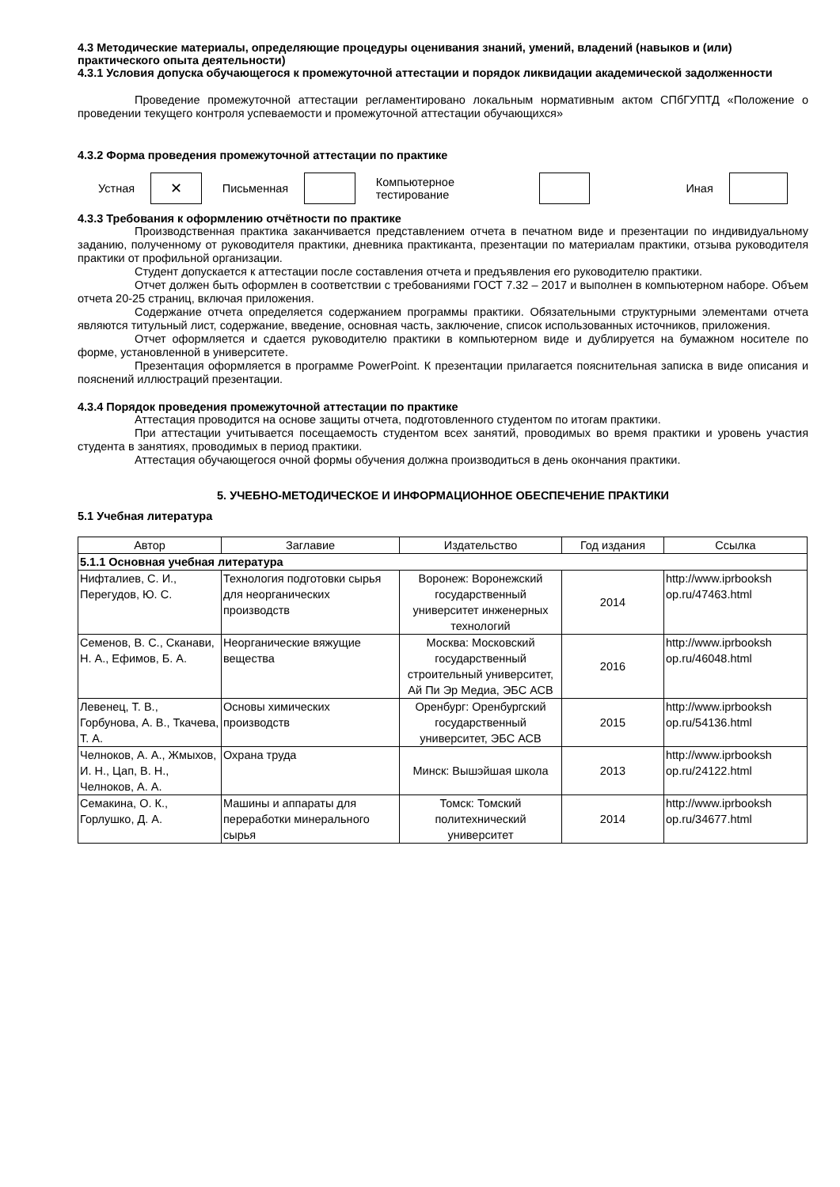4.3 Методические материалы, определяющие процедуры оценивания знаний, умений, владений (навыков и (или) практического опыта деятельности)
4.3.1 Условия допуска обучающегося к промежуточной аттестации и порядок ликвидации академической задолженности
Проведение промежуточной аттестации регламентировано локальным нормативным актом СПбГУПТД «Положение о проведении текущего контроля успеваемости и промежуточной аттестации обучающихся»
4.3.2 Форма проведения промежуточной аттестации по практике
Устная
✕
Письменная Компьютерное тестирование Иная
4.3.3 Требования к оформлению отчётности по практике
Производственная практика заканчивается представлением отчета в печатном виде и презентации по индивидуальному заданию, полученному от руководителя практики, дневника практиканта, презентации по материалам практики, отзыва руководителя практики от профильной организации.
Студент допускается к аттестации после составления отчета и предъявления его руководителю практики.
Отчет должен быть оформлен в соответствии с требованиями ГОСТ 7.32 – 2017 и выполнен в компьютерном наборе. Объем отчета 20-25 страниц, включая приложения.
Содержание отчета определяется содержанием программы практики. Обязательными структурными элементами отчета являются титульный лист, содержание, введение, основная часть, заключение, список использованных источников, приложения.
Отчет оформляется и сдается руководителю практики в компьютерном виде и дублируется на бумажном носителе по форме, установленной в университете.
Презентация оформляется в программе PowerPoint. К презентации прилагается пояснительная записка в виде описания и пояснений иллюстраций презентации.
4.3.4 Порядок проведения промежуточной аттестации по практике
Аттестация проводится на основе защиты отчета, подготовленного студентом по итогам практики.
При аттестации учитывается посещаемость студентом всех занятий, проводимых во время практики и уровень участия студента в занятиях, проводимых в период практики.
Аттестация обучающегося очной формы обучения должна производиться в день окончания практики.
5. УЧЕБНО-МЕТОДИЧЕСКОЕ И ИНФОРМАЦИОННОЕ ОБЕСПЕЧЕНИЕ ПРАКТИКИ
5.1 Учебная литература
| Автор | Заглавие | Издательство | Год издания | Ссылка |
| --- | --- | --- | --- | --- |
| 5.1.1 Основная учебная литература | | | | |
| Нифталиев, С. И., Перегудов, Ю. С. | Технология подготовки сырья для неорганических производств | Воронеж: Воронежский государственный университет инженерных технологий | 2014 | http://www.iprbooksh op.ru/47463.html |
| Семенов, В. С., Сканави, Н. А., Ефимов, Б. А. | Неорганические вяжущие вещества | Москва: Московский государственный строительный университет, Ай Пи Эр Медиа, ЭБС АСВ | 2016 | http://www.iprbooksh op.ru/46048.html |
| Левенец, Т. В., Горбунова, А. В., Ткачева, Т. А. | Основы химических производств | Оренбург: Оренбургский государственный университет, ЭБС АСВ | 2015 | http://www.iprbooksh op.ru/54136.html |
| Челноков, А. А., Жмыхов, И. Н., Цап, В. Н., Челноков, А. А. | Охрана труда | Минск: Вышэйшая школа | 2013 | http://www.iprbooksh op.ru/24122.html |
| Семакина, О. К., Горлушко, Д. А. | Машины и аппараты для переработки минерального сырья | Томск: Томский политехнический университет | 2014 | http://www.iprbooksh op.ru/34677.html |